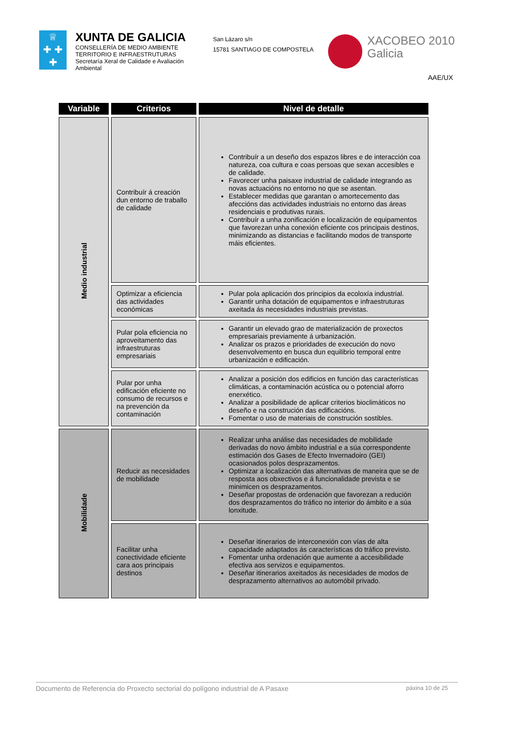♕
✚ ✚ ✚
✚ ✚
XUNTA DE GALICIA
CONSELLERÍA DE MEDIO AMBIENTE
TERRITORIO E INFRAESTRUTURAS
Secretaría Xeral de Calidade e Avaliación
Ambiental
San Lázaro s/n
15781 SANTIAGO DE COMPOSTELA
XACOBEO 2010
Galicia
AAE/UX
| Variable | Criterios | Nivel de detalle |
| --- | --- | --- |
| Medio industrial | Contribuír á creación dun entorno de traballo de calidade | Contribuír a un deseño dos espazos libres e de interacción coa natureza, coa cultura e coas persoas que sexan accesibles e de calidade. Favorecer unha paisaxe industrial de calidade integrando as novas actuacións no entorno no que se asentan. Establecer medidas que garantan o amortecemento das afeccións das actividades industriais no entorno das áreas residenciais e produtivas rurais. Contribuír a unha zonificación e localización de equipamentos que favorezan unha conexión eficiente cos principais destinos, minimizando as distancias e facilitando modos de transporte máis eficientes. |
| | Optimizar a eficiencia das actividades económicas | Pular pola aplicación dos principios da ecoloxía industrial. Garantir unha dotación de equipamentos e infraestruturas axeitada ás necesidades industriais previstas. |
| | Pular pola eficiencia no aproveitamento das infraestruturas empresariais | Garantir un elevado grao de materialización de proxectos empresariais previamente á urbanización. Analizar os prazos e prioridades de execución do novo desenvolvemento en busca dun equilibrio temporal entre urbanización e edificación. |
| | Pular por unha edificación eficiente no consumo de recursos e na prevención da contaminación | Analizar a posición dos edificios en función das características climáticas, a contaminación acústica ou o potencial aforro enerxético. Analizar a posibilidade de aplicar criterios bioclimáticos no deseño e na construción das edificacións. Fomentar o uso de materiais de construción sostibles. |
| Mobilidade | Reducir as necesidades de mobilidade | Realizar unha análise das necesidades de mobilidade derivadas do novo ámbito industrial e a súa correspondente estimación dos Gases de Efecto Invernadoiro (GEI) ocasionados polos desprazamentos. Optimizar a localización das alternativas de maneira que se de resposta aos obxectivos e á funcionalidade prevista e se minimicen os desprazamentos. Deseñar propostas de ordenación que favorezan a redución dos desprazamentos do tráfico no interior do ámbito e a súa lonxitude. |
| | Facilitar unha conectividade eficiente cara aos principais destinos | Deseñar itinerarios de interconexión con vías de alta capacidade adaptados ás características do tráfico previsto. Fomentar unha ordenación que aumente a accesibilidade efectiva aos servizos e equipamentos. Deseñar itinerarios axeitados ás necesidades de modos de desprazamento alternativos ao automóbil privado. |
Documento de Referencia do Proxecto sectorial do polígono industrial de A Pasaxe páxina 10 de 25